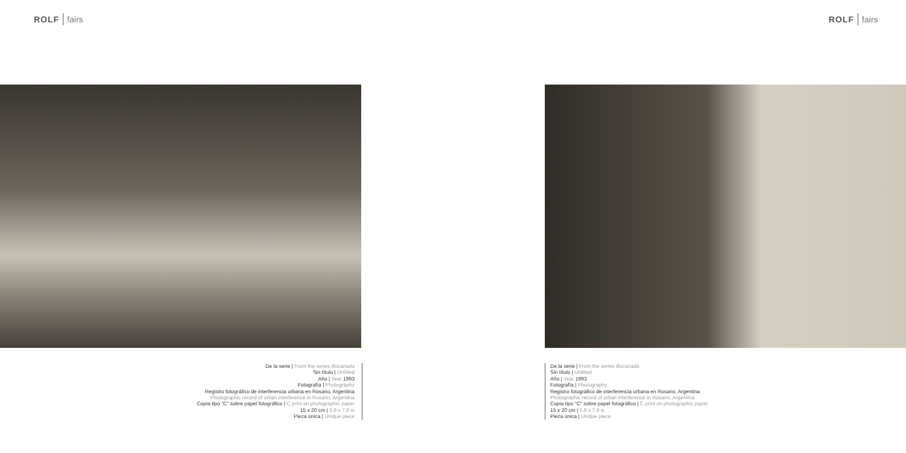ROLF fairs
De la serie | From the series Bocanada
Sin título | Untitled
Año | Year 1993
Fotografía | Photography
Registro fotográfico de interferencia urbana en Rosario, Argentina
Photographic record of urban interference in Rosario, Argentina
Copia tipo "C" sobre papel fotográfico | C print on photographic paper
15 x 20 cm | 5,9 x 7,9 in
Pieza única | Unique piece
ROLF fairs
De la serie | From the series Bocanada
Sin título | Untitled
Año | Year 1993
Fotografía | Photography
Registro fotográfico de interferencia urbana en Rosario, Argentina
Photographic record of urban interference in Rosario, Argentina
Copia tipo "C" sobre papel fotográfico | C print on photographic paper
15 x 20 cm | 5,9 x 7,9 in
Pieza única | Unique piece